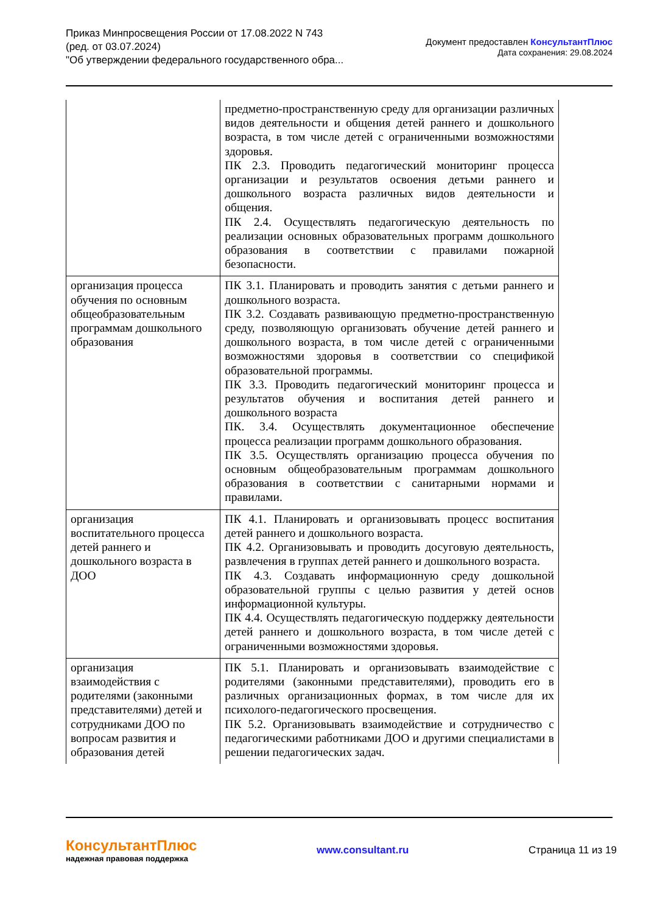Приказ Минпросвещения России от 17.08.2022 N 743
(ред. от 03.07.2024)
"Об утверждении федерального государственного обра...
Документ предоставлен КонсультантПлюс
Дата сохранения: 29.08.2024
| | предметно-пространственную среду для организации различных видов деятельности и общения детей раннего и дошкольного возраста, в том числе детей с ограниченными возможностями здоровья. ПК 2.3. Проводить педагогический мониторинг процесса организации и результатов освоения детьми раннего и дошкольного возраста различных видов деятельности и общения. ПК 2.4. Осуществлять педагогическую деятельность по реализации основных образовательных программ дошкольного образования в соответствии с правилами пожарной безопасности. |
| организация процесса обучения по основным общеобразовательным программам дошкольного образования | ПК 3.1. Планировать и проводить занятия с детьми раннего и дошкольного возраста. ПК 3.2. Создавать развивающую предметно-пространственную среду, позволяющую организовать обучение детей раннего и дошкольного возраста, в том числе детей с ограниченными возможностями здоровья в соответствии со спецификой образовательной программы. ПК 3.3. Проводить педагогический мониторинг процесса и результатов обучения и воспитания детей раннего и дошкольного возраста ПК. 3.4. Осуществлять документационное обеспечение процесса реализации программ дошкольного образования. ПК 3.5. Осуществлять организацию процесса обучения по основным общеобразовательным программам дошкольного образования в соответствии с санитарными нормами и правилами. |
| организация воспитательного процесса детей раннего и дошкольного возраста в ДОО | ПК 4.1. Планировать и организовывать процесс воспитания детей раннего и дошкольного возраста. ПК 4.2. Организовывать и проводить досуговую деятельность, развлечения в группах детей раннего и дошкольного возраста. ПК 4.3. Создавать информационную среду дошкольной образовательной группы с целью развития у детей основ информационной культуры. ПК 4.4. Осуществлять педагогическую поддержку деятельности детей раннего и дошкольного возраста, в том числе детей с ограниченными возможностями здоровья. |
| организация взаимодействия с родителями (законными представителями) детей и сотрудниками ДОО по вопросам развития и образования детей | ПК 5.1. Планировать и организовывать взаимодействие с родителями (законными представителями), проводить его в различных организационных формах, в том числе для их психолого-педагогического просвещения. ПК 5.2. Организовывать взаимодействие и сотрудничество с педагогическими работниками ДОО и другими специалистами в решении педагогических задач. |
КонсультантПлюс
надежная правовая поддержка
www.consultant.ru Страница 11 из 19